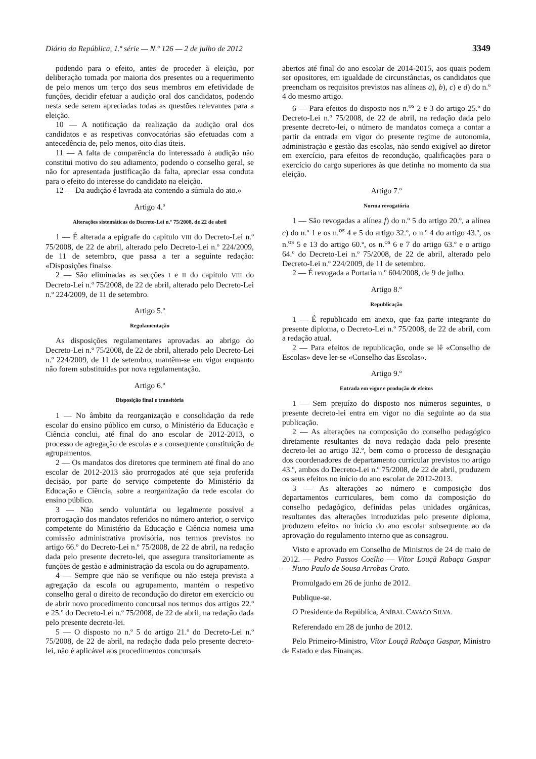Diário da República, 1.ª série — N.º 126 — 2 de julho de 2012 3349
podendo para o efeito, antes de proceder à eleição, por deliberação tomada por maioria dos presentes ou a requerimento de pelo menos um terço dos seus membros em efetividade de funções, decidir efetuar a audição oral dos candidatos, podendo nesta sede serem apreciadas todas as questões relevantes para a eleição.
10 — A notificação da realização da audição oral dos candidatos e as respetivas convocatórias são efetuadas com a antecedência de, pelo menos, oito dias úteis.
11 — A falta de comparência do interessado à audição não constitui motivo do seu adiamento, podendo o conselho geral, se não for apresentada justificação da falta, apreciar essa conduta para o efeito do interesse do candidato na eleição.
12 — Da audição é lavrada ata contendo a súmula do ato.»
Artigo 4.º
Alterações sistemáticas do Decreto-Lei n.º 75/2008, de 22 de abril
1 — É alterada a epígrafe do capítulo VIII do Decreto-Lei n.º 75/2008, de 22 de abril, alterado pelo Decreto-Lei n.º 224/2009, de 11 de setembro, que passa a ter a seguinte redação: «Disposições finais».
2 — São eliminadas as secções I e II do capítulo VIII do Decreto-Lei n.º 75/2008, de 22 de abril, alterado pelo Decreto-Lei n.º 224/2009, de 11 de setembro.
Artigo 5.º
Regulamentação
As disposições regulamentares aprovadas ao abrigo do Decreto-Lei n.º 75/2008, de 22 de abril, alterado pelo Decreto-Lei n.º 224/2009, de 11 de setembro, mantêm-se em vigor enquanto não forem substituídas por nova regulamentação.
Artigo 6.º
Disposição final e transitória
1 — No âmbito da reorganização e consolidação da rede escolar do ensino público em curso, o Ministério da Educação e Ciência conclui, até final do ano escolar de 2012-2013, o processo de agregação de escolas e a consequente constituição de agrupamentos.
2 — Os mandatos dos diretores que terminem até final do ano escolar de 2012-2013 são prorrogados até que seja proferida decisão, por parte do serviço competente do Ministério da Educação e Ciência, sobre a reorganização da rede escolar do ensino público.
3 — Não sendo voluntária ou legalmente possível a prorrogação dos mandatos referidos no número anterior, o serviço competente do Ministério da Educação e Ciência nomeia uma comissão administrativa provisória, nos termos previstos no artigo 66.º do Decreto-Lei n.º 75/2008, de 22 de abril, na redação dada pelo presente decreto-lei, que assegura transitoriamente as funções de gestão e administração da escola ou do agrupamento.
4 — Sempre que não se verifique ou não esteja prevista a agregação da escola ou agrupamento, mantém o respetivo conselho geral o direito de recondução do diretor em exercício ou de abrir novo procedimento concursal nos termos dos artigos 22.º e 25.º do Decreto-Lei n.º 75/2008, de 22 de abril, na redação dada pelo presente decreto-lei.
5 — O disposto no n.º 5 do artigo 21.º do Decreto-Lei n.º 75/2008, de 22 de abril, na redação dada pelo presente decreto-lei, não é aplicável aos procedimentos concursais
abertos até final do ano escolar de 2014-2015, aos quais podem ser opositores, em igualdade de circunstâncias, os candidatos que preencham os requisitos previstos nas alíneas a), b), c) e d) do n.º 4 do mesmo artigo.
6 — Para efeitos do disposto nos n.<sup>os</sup> 2 e 3 do artigo 25.º do Decreto-Lei n.º 75/2008, de 22 de abril, na redação dada pelo presente decreto-lei, o número de mandatos começa a contar a partir da entrada em vigor do presente regime de autonomia, administração e gestão das escolas, não sendo exigível ao diretor em exercício, para efeitos de recondução, qualificações para o exercício do cargo superiores às que detinha no momento da sua eleição.
Artigo 7.º
Norma revogatória
1 — São revogadas a alínea f) do n.º 5 do artigo 20.º, a alínea c) do n.º 1 e os n.<sup>os</sup> 4 e 5 do artigo 32.º, o n.º 4 do artigo 43.º, os n.<sup>os</sup> 5 e 13 do artigo 60.º, os n.<sup>os</sup> 6 e 7 do artigo 63.º e o artigo 64.º do Decreto-Lei n.º 75/2008, de 22 de abril, alterado pelo Decreto-Lei n.º 224/2009, de 11 de setembro.
2 — É revogada a Portaria n.º 604/2008, de 9 de julho.
Artigo 8.º
Republicação
1 — É republicado em anexo, que faz parte integrante do presente diploma, o Decreto-Lei n.º 75/2008, de 22 de abril, com a redação atual.
2 — Para efeitos de republicação, onde se lê «Conselho de Escolas» deve ler-se «Conselho das Escolas».
Artigo 9.º
Entrada em vigor e produção de efeitos
1 — Sem prejuízo do disposto nos números seguintes, o presente decreto-lei entra em vigor no dia seguinte ao da sua publicação.
2 — As alterações na composição do conselho pedagógico diretamente resultantes da nova redação dada pelo presente decreto-lei ao artigo 32.º, bem como o processo de designação dos coordenadores de departamento curricular previstos no artigo 43.º, ambos do Decreto-Lei n.º 75/2008, de 22 de abril, produzem os seus efeitos no início do ano escolar de 2012-2013.
3 — As alterações ao número e composição dos departamentos curriculares, bem como da composição do conselho pedagógico, definidas pelas unidades orgânicas, resultantes das alterações introduzidas pelo presente diploma, produzem efeitos no início do ano escolar subsequente ao da aprovação do regulamento interno que as consagrou.
Visto e aprovado em Conselho de Ministros de 24 de maio de 2012. — Pedro Passos Coelho — Vítor Louçã Rabaça Gaspar — Nuno Paulo de Sousa Arrobas Crato.
Promulgado em 26 de junho de 2012.
Publique-se.
O Presidente da República, ANÍBAL CAVACO SILVA.
Referendado em 28 de junho de 2012.
Pelo Primeiro-Ministro, Vítor Louçã Rabaça Gaspar, Ministro de Estado e das Finanças.